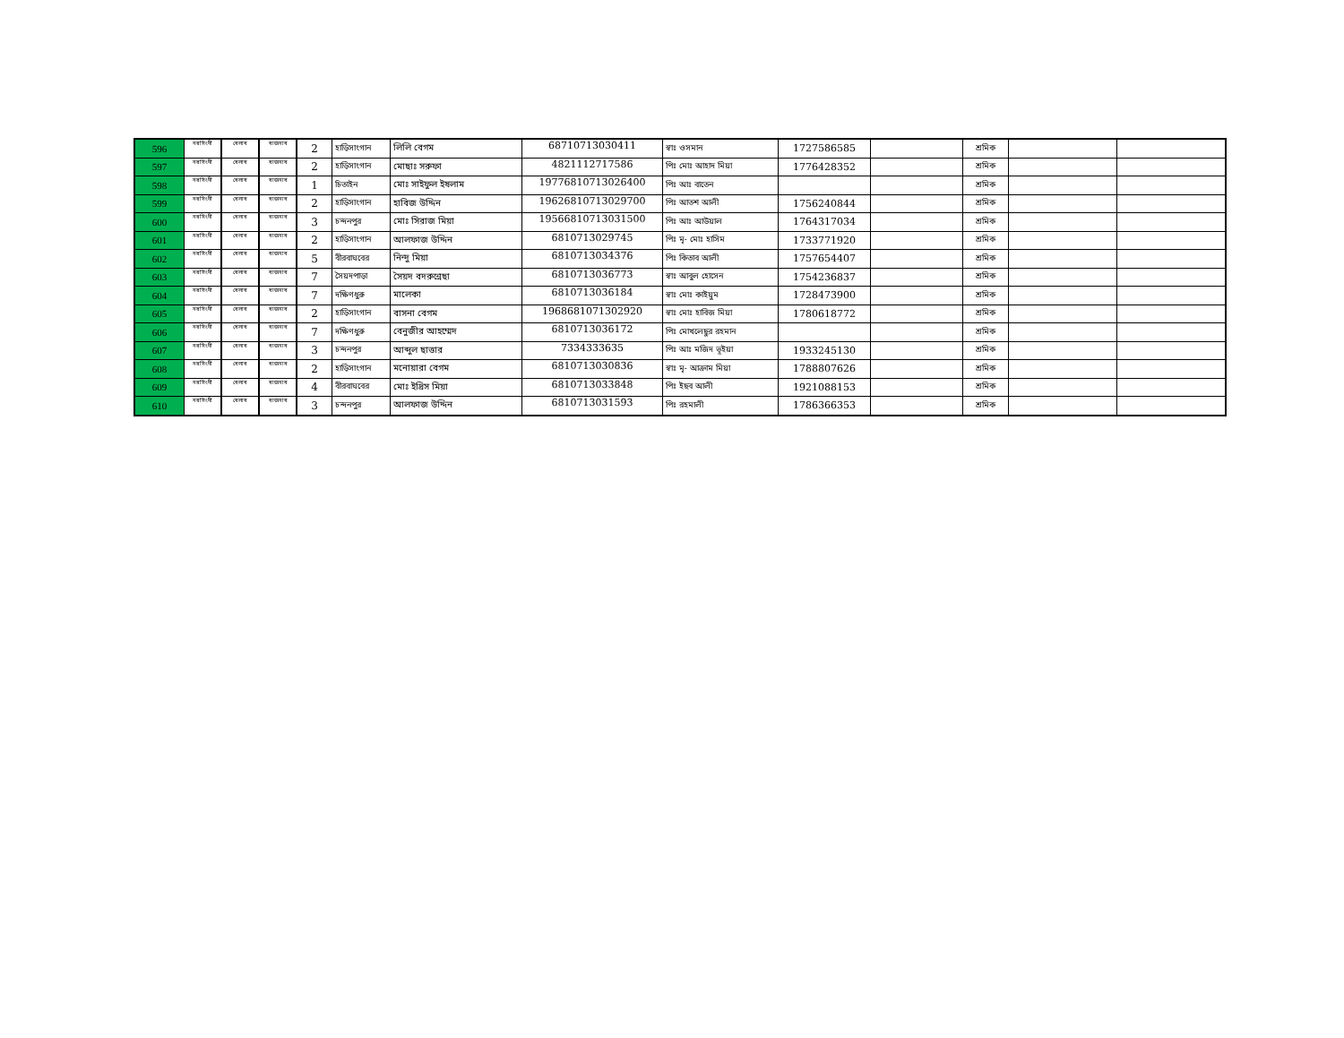| 596 | নরসিংদী | বেলাব | বাজনাব | 2 | হাড়িসাংগান | লিলি বেগম | 68710713030411 | স্বাঃ ওসমান | 1727586585 | | শ্রমিক | | |
| 597 | নরসিংদী | বেলাব | বাজনাব | 2 | হাড়িসাংগান | মোছাঃ সরুফা | 4821112717586 | পিঃ মোঃ আহাদ মিয়া | 1776428352 | | শ্রমিক | | |
| 598 | নরসিংদী | বেলাব | বাজনাব | 1 | চিতাইন | মোঃ সাইফুল ইষলাম | 19776810713026400 | পিঃ আঃ বাতেন | | | শ্রমিক | | |
| 599 | নরসিংদী | বেলাব | বাজনাব | 2 | হাড়িসাংগান | হাবিজ উদ্দিন | 19626810713029700 | পিঃ আতশ আলী | 1756240844 | | শ্রমিক | | |
| 600 | নরসিংদী | বেলাব | বাজনাব | 3 | চন্দনপুর | মোঃ সিরাজ মিয়া | 19566810713031500 | পিঃ আঃ আউয়াল | 1764317034 | | শ্রমিক | | |
| 601 | নরসিংদী | বেলাব | বাজনাব | 2 | হাড়িসাংগান | আলফাজ উদ্দিন | 6810713029745 | পিঃ মৃ- মোঃ হাসিম | 1733771920 | | শ্রমিক | | |
| 602 | নরসিংদী | বেলাব | বাজনাব | 5 | বীরবাঘবের | নিন্দু মিয়া | 6810713034376 | পিঃ কিতাব আলী | 1757654407 | | শ্রমিক | | |
| 603 | নরসিংদী | বেলাব | বাজনাব | 7 | সৈয়দপাড়া | সৈয়দ বদরুন্নেছা | 6810713036773 | স্বাঃ আবুল হোসেন | 1754236837 | | শ্রমিক | | |
| 604 | নরসিংদী | বেলাব | বাজনাব | 7 | দক্ষিণধুরু | মালেকা | 6810713036184 | স্বাঃ মোঃ কাইয়ুম | 1728473900 | | শ্রমিক | | |
| 605 | নরসিংদী | বেলাব | বাজনাব | 2 | হাড়িসাংগান | বাসনা বেগম | 1968681071302920 | স্বাঃ মোঃ হাবিজ মিয়া | 1780618772 | | শ্রমিক | | |
| 606 | নরসিংদী | বেলাব | বাজনাব | 7 | দক্ষিণধুরু | বেনুজীর আহম্মেদ | 6810713036172 | পিঃ মোখলেছুর রহমান | | | শ্রমিক | | |
| 607 | নরসিংদী | বেলাব | বাজনাব | 3 | চন্দনপুর | আব্দুল ছাত্তার | 7334333635 | পিঃ আঃ মজিদ ভূইয়া | 1933245130 | | শ্রমিক | | |
| 608 | নরসিংদী | বেলাব | বাজনাব | 2 | হাড়িসাংগান | মনোয়ারা বেগম | 6810713030836 | স্বাঃ মৃ- আক্রাম মিয়া | 1788807626 | | শ্রমিক | | |
| 609 | নরসিংদী | বেলাব | বাজনাব | 4 | বীরবাঘবের | মোঃ ইদ্রিস মিয়া | 6810713033848 | পিঃ ইছব আলী | 1921088153 | | শ্রমিক | | |
| 610 | নরসিংদী | বেলাব | বাজনাব | 3 | চন্দনপুর | আলফাজ উদ্দিন | 6810713031593 | পিঃ রহমালী | 1786366353 | | শ্রমিক | | |